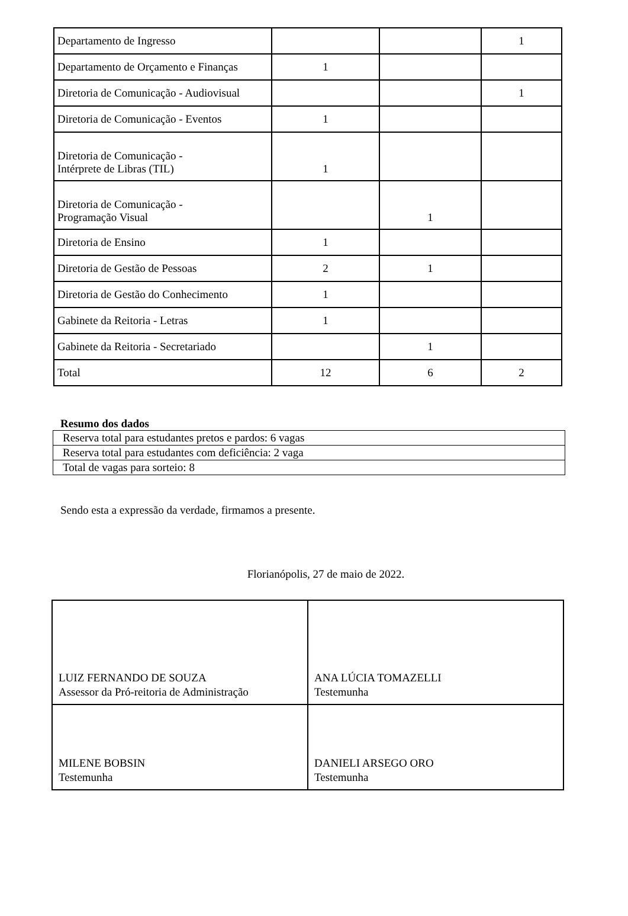| Departamento de Ingresso | | | 1 |
| Departamento de Orçamento e Finanças | 1 | | |
| Diretoria de Comunicação - Audiovisual | | | 1 |
| Diretoria de Comunicação - Eventos | 1 | | |
| Diretoria de Comunicação - Intérprete de Libras (TIL) | 1 | | |
| Diretoria de Comunicação - Programação Visual | | 1 | |
| Diretoria de Ensino | 1 | | |
| Diretoria de Gestão de Pessoas | 2 | 1 | |
| Diretoria de Gestão do Conhecimento | 1 | | |
| Gabinete da Reitoria - Letras | 1 | | |
| Gabinete da Reitoria - Secretariado | | 1 | |
| Total | 12 | 6 | 2 |
Resumo dos dados
| Reserva total para estudantes pretos e pardos: 6 vagas |
| Reserva total para estudantes com deficiência: 2 vaga |
| Total de vagas para sorteio: 8 |
Sendo esta a expressão da verdade, firmamos a presente.
Florianópolis, 27 de maio de 2022.
| LUIZ FERNANDO DE SOUZA Assessor da Pró-reitoria de Administração | ANA LÚCIA TOMAZELLI Testemunha |
| MILENE BOBSIN Testemunha | DANIELI ARSEGO ORO Testemunha |